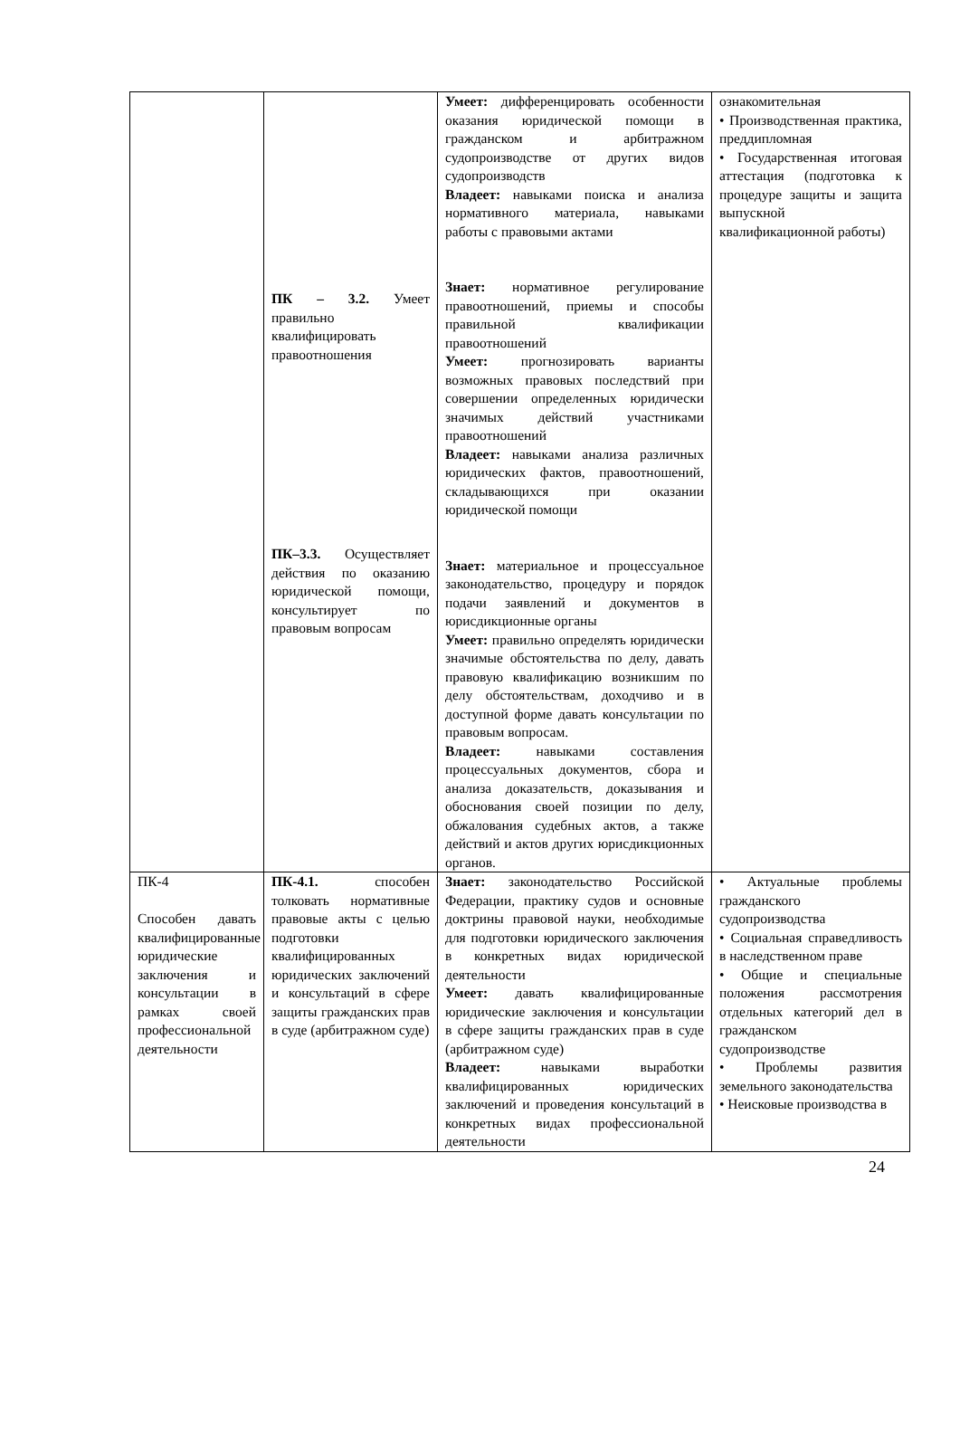| | ПК – 3.2. Умеет правильно квалифицировать правоотношения ПК–3.3. Осуществляет действия по оказанию юридической помощи, консультирует по правовым вопросам | Умеет: дифференцировать особенности оказания юридической помощи в гражданском и арбитражном судопроизводстве от других видов судопроизводств Владеет: навыками поиска и анализа нормативного материала, навыками работы с правовыми актами Знает: нормативное регулирование правоотношений, приемы и способы правильной квалификации правоотношений Умеет: прогнозировать варианты возможных правовых последствий при совершении определенных юридически значимых действий участниками правоотношений Владеет: навыками анализа различных юридических фактов, правоотношений, складывающихся при оказании юридической помощи Знает: материальное и процессуальное законодательство, процедуру и порядок подачи заявлений и документов в юрисдикционные органы Умеет: правильно определять юридически значимые обстоятельства по делу, давать правовую квалификацию возникшим по делу обстоятельствам, доходчиво и в доступной форме давать консультации по правовым вопросам. Владеет: навыками составления процессуальных документов, сбора и анализа доказательств, доказывания и обоснования своей позиции по делу, обжалования судебных актов, а также действий и актов других юрисдикционных органов. | ознакомительная • Производственная практика, преддипломная • Государственная итоговая аттестация (подготовка к процедуре защиты и защита выпускной квалификационной работы) |
| ПК-4 Способен давать квалифицированные юридические заключения и консультации в рамках своей профессиональной деятельности | ПК-4.1. способен толковать нормативные правовые акты с целью подготовки квалифицированных юридических заключений и консультаций в сфере защиты гражданских прав в суде (арбитражном суде) | Знает: законодательство Российской Федерации, практику судов и основные доктрины правовой науки, необходимые для подготовки юридического заключения в конкретных видах юридической деятельности Умеет: давать квалифицированные юридические заключения и консультации в сфере защиты гражданских прав в суде (арбитражном суде) Владеет: навыками выработки квалифицированных юридических заключений и проведения консультаций в конкретных видах профессиональной деятельности | • Актуальные проблемы гражданского судопроизводства • Социальная справедливость в наследственном праве • Общие и специальные положения рассмотрения отдельных категорий дел в гражданском судопроизводстве • Проблемы развития земельного законодательства • Неисковые производства в |
24